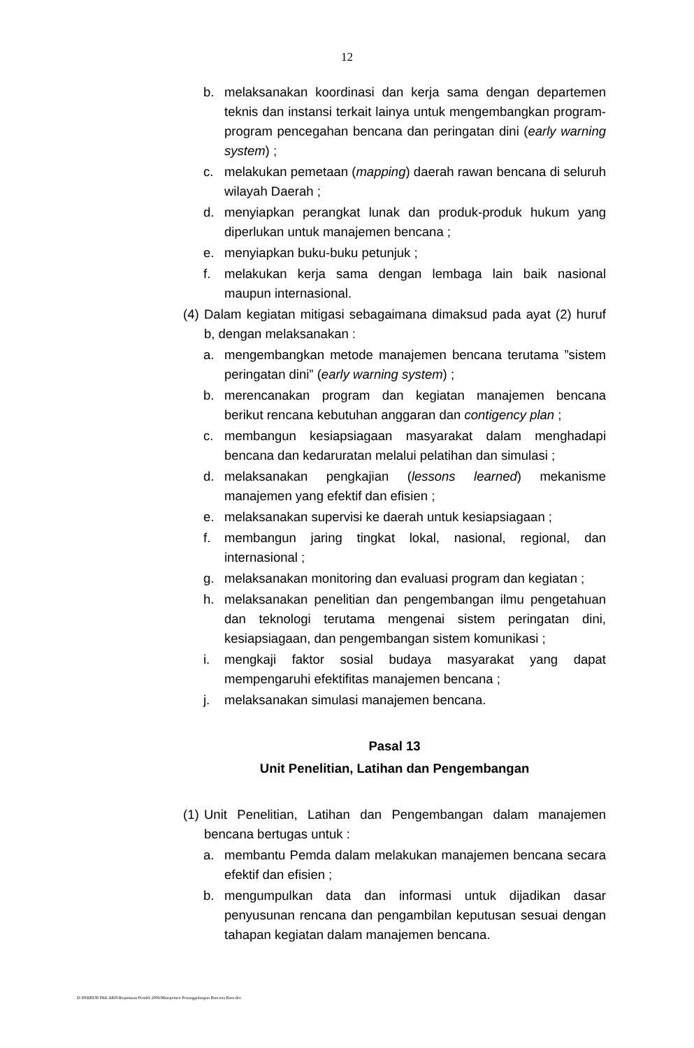12
b. melaksanakan koordinasi dan kerja sama dengan departemen teknis dan instansi terkait lainya untuk mengembangkan program-program pencegahan bencana dan peringatan dini (early warning system) ;
c. melakukan pemetaan (mapping) daerah rawan bencana di seluruh wilayah Daerah ;
d. menyiapkan perangkat lunak dan produk-produk hukum yang diperlukan untuk manajemen bencana ;
e. menyiapkan buku-buku petunjuk ;
f. melakukan kerja sama dengan lembaga lain baik nasional maupun internasional.
(4) Dalam kegiatan mitigasi sebagaimana dimaksud pada ayat (2) huruf b, dengan melaksanakan :
a. mengembangkan metode manajemen bencana terutama ”sistem peringatan dini” (early warning system) ;
b. merencanakan program dan kegiatan manajemen bencana berikut rencana kebutuhan anggaran dan contigency plan ;
c. membangun kesiapsiagaan masyarakat dalam menghadapi bencana dan kedaruratan melalui pelatihan dan simulasi ;
d. melaksanakan pengkajian (lessons learned) mekanisme manajemen yang efektif dan efisien ;
e. melaksanakan supervisi ke daerah untuk kesiapsiagaan ;
f. membangun jaring tingkat lokal, nasional, regional, dan internasional ;
g. melaksanakan monitoring dan evaluasi program dan kegiatan ;
h. melaksanakan penelitian dan pengembangan ilmu pengetahuan dan teknologi terutama mengenai sistem peringatan dini, kesiapsiagaan, dan pengembangan sistem komunikasi ;
i. mengkaji faktor sosial budaya masyarakat yang dapat mempengaruhi efektifitas manajemen bencana ;
j. melaksanakan simulasi manajemen bencana.
Pasal 13
Unit Penelitian, Latihan dan Pengembangan
(1) Unit Penelitian, Latihan dan Pengembangan dalam manajemen bencana bertugas untuk :
a. membantu Pemda dalam melakukan manajemen bencana secara efektif dan efisien ;
b. mengumpulkan data dan informasi untuk dijadikan dasar penyusunan rencana dan pengambilan keputusan sesuai dengan tahapan kegiatan dalam manajemen bencana.
D:\PERBUB PAK ARIS\Keputusan Pendek 2006\Manajemen Penanggulangan Bencana Baru.doc